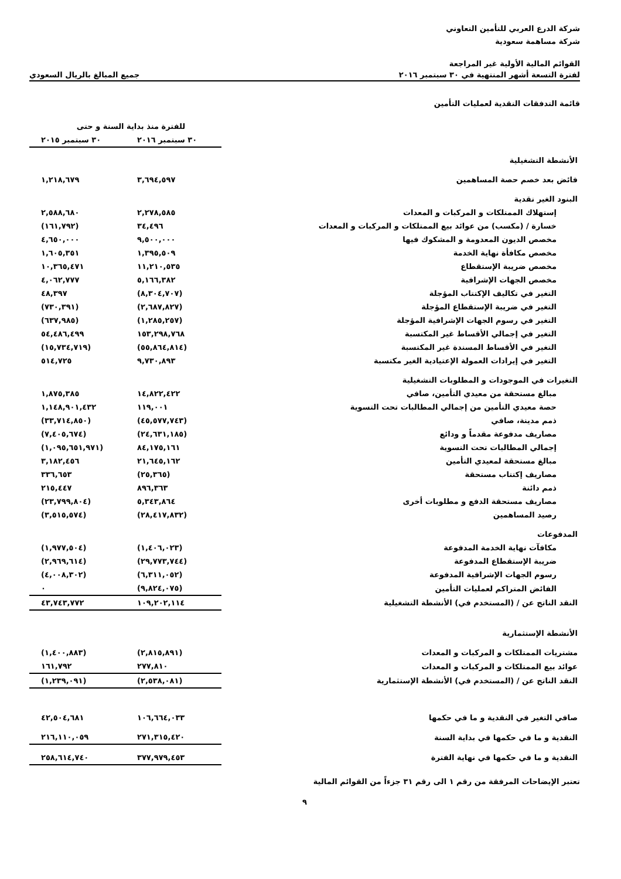شركة الدرع العربي للتأمين التعاوني
شركة مساهمة سعودية
القوائم المالية الأولية غير المراجعة
لفترة التسعة أشهر المنتهية في ٣٠ سبتمبر ٢٠١٦ جميع المبالغ بالريال السعودي
قائمة التدفقات النقدية لعمليات التأمين
| | للفترة منذ بداية السنة و حتى | |
| | ٣٠ سبتمبر ٢٠١٦ | ٣٠ سبتمبر ٢٠١٥ |
| الأنشطة التشغيلية | | |
| فائض بعد خصم حصة المساهمين | ٣,٦٩٤,٥٩٧ | ١,٢١٨,٦٧٩ |
| البنود الغير نقدية | | |
| إستهلاك الممتلكات و المركبات و المعدات | ٢,٢٧٨,٥٨٥ | ٢,٥٨٨,٦٨٠ |
| خسارة / (مكسب) من عوائد بيع الممتلكات و المركبات و المعدات | ٣٤,٤٩٦ | (١٦١,٧٩٢) |
| مخصص الديون المعدومة و المشكوك فيها | ٩,٥٠٠,٠٠٠ | ٤,٦٥٠,٠٠٠ |
| مخصص مكافأة نهاية الخدمة | ١,٣٩٥,٥٠٩ | ١,٦٠٥,٣٥١ |
| مخصص ضريبة الإستقطاع | ١١,٢١٠,٥٣٥ | ١٠,٣٦٥,٤٧١ |
| مخصص الجهات الإشرافية | ٥,١٦٦,٣٨٢ | ٤,٠٦٢,٧٧٧ |
| التغير في تكاليف الإكتتاب المؤجلة | (٨,٣٠٤,٧٠٧) | ٤٨,٣٩٧ |
| التغير في ضريبة الإستقطاع المؤجلة | (٢,٦٨٧,٨٢٧) | (٧٣٠,٣٩١) |
| التغير في رسوم الجهات الإشرافية المؤجلة | (١,٢٨٥,٢٥٧) | (٦٣٧,٩٨٥) |
| التغير في إجمالي الأقساط غير المكتسبة | ١٥٣,٢٩٨,٧٦٨ | ٥٤,٤٨٦,٤٩٩ |
| التغير في الأقساط المسندة غير المكتسبة | (٥٥,٨٦٤,٨١٤) | (١٥,٧٣٤,٧١٩) |
| التغير في إيرادات العمولة الإعتيادية الغير مكتسبة | ٩,٧٣٠,٨٩٣ | ٥١٤,٧٢٥ |
| التغيرات في الموجودات و المطلوبات التشغيلية | | |
| مبالغ مستحقة من معيدي التأمين، صافي | ١٤,٨٢٢,٤٢٢ | ١,٨٧٥,٣٨٥ |
| حصة معيدي التأمين من إجمالي المطالبات تحت التسوية | ١١٩,٠٠١ | ١,١٤٨,٩٠١,٤٣٢ |
| ذمم مدينة، صافي | (٤٥,٥٧٧,٧٤٣) | (٣٣,٧١٤,٨٥٠) |
| مصاريف مدفوعة مقدماً و ودائع | (٢٤,٦٣١,١٨٥) | (٧,٤٠٥,٦٧٤) |
| إجمالي المطالبات تحت التسوية | ٨٤,١٧٥,١٦١ | (١,٠٩٥,٦٥١,٩٧١) |
| مبالغ مستحقة لمعيدي التأمين | ٢١,٦٤٥,١٦٢ | ٣,١٨٢,٤٥٦ |
| مصاريف إكتتاب مستحقة | (٢٥,٣٦٥) | ٣٣٦,٦٥٣ |
| ذمم دائنة | ٨٩٦,٣٦٣ | ٢١٥,٤٤٧ |
| مصاريف مستحقة الدفع و مطلوبات أخرى | ٥,٣٤٣,٨٦٤ | (٢٣,٧٩٩,٨٠٤) |
| رصيد المساهمين | (٢٨,٤١٧,٨٣٢) | (٣,٥١٥,٥٧٤) |
| المدفوعات | | |
| مكافآت نهاية الخدمة المدفوعة | (١,٤٠٦,٠٢٣) | (١,٩٧٧,٥٠٤) |
| ضريبة الإستقطاع المدفوعة | (٢٩,٧٧٣,٧٤٤) | (٢,٩٦٩,٦١٤) |
| رسوم الجهات الإشرافية المدفوعة | (٦,٣١١,٠٥٢) | (٤,٠٠٨,٣٠٢) |
| الفائض المتراكم لعمليات التأمين | (٩,٨٢٤,٠٧٥) | ٠ |
| النقد الناتج عن / (المستخدم في) الأنشطة التشغيلية | ١٠٩,٢٠٢,١١٤ | ٤٣,٧٤٣,٧٧٢ |
| الأنشطة الإستثمارية | | |
| مشتريات الممتلكات و المركبات و المعدات | (٢,٨١٥,٨٩١) | (١,٤٠٠,٨٨٣) |
| عوائد بيع الممتلكات و المركبات و المعدات | ٢٧٧,٨١٠ | ١٦١,٧٩٢ |
| النقد الناتج عن / (المستخدم في) الأنشطة الإستثمارية | (٢,٥٣٨,٠٨١) | (١,٢٣٩,٠٩١) |
| صافي التغير في النقدية و ما في حكمها | ١٠٦,٦٦٤,٠٣٣ | ٤٢,٥٠٤,٦٨١ |
| النقدية و ما في حكمها في بداية السنة | ٢٧١,٣١٥,٤٢٠ | ٢١٦,١١٠,٠٥٩ |
| النقدية و ما في حكمها في نهاية الفترة | ٣٧٧,٩٧٩,٤٥٣ | ٢٥٨,٦١٤,٧٤٠ |
تعتبر الإيضاحات المرفقة من رقم ١ الى رقم ٣١ جزءاً من القوائم المالية
٩